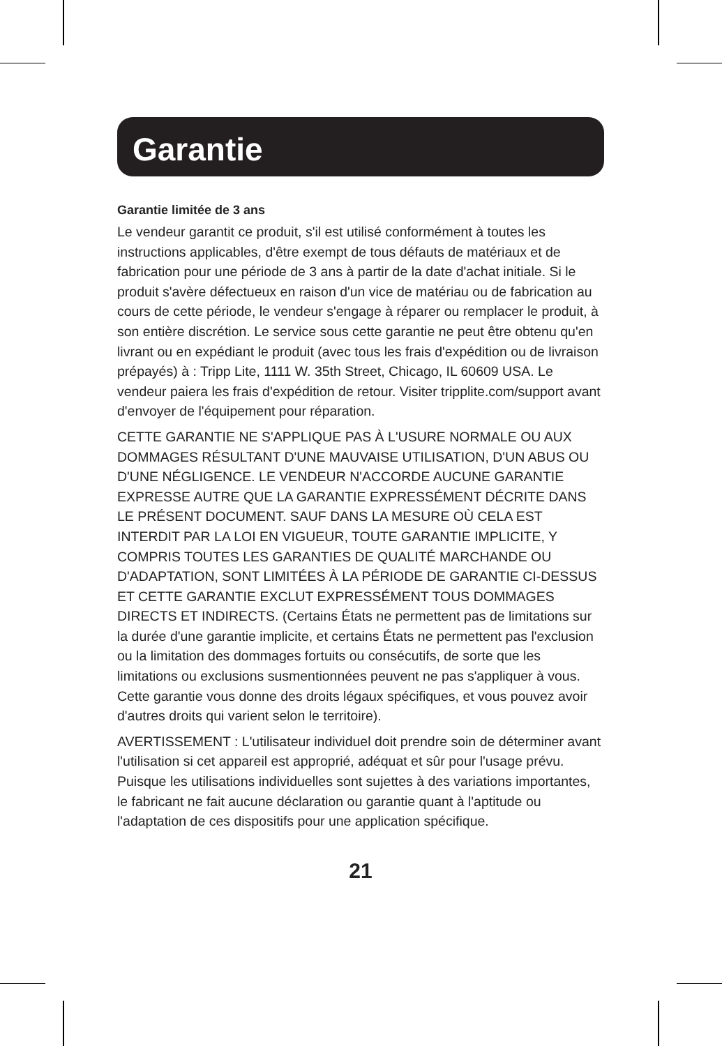Garantie
Garantie limitée de 3 ans
Le vendeur garantit ce produit, s'il est utilisé conformément à toutes les instructions applicables, d'être exempt de tous défauts de matériaux et de fabrication pour une période de 3 ans à partir de la date d'achat initiale. Si le produit s'avère défectueux en raison d'un vice de matériau ou de fabrication au cours de cette période, le vendeur s'engage à réparer ou remplacer le produit, à son entière discrétion. Le service sous cette garantie ne peut être obtenu qu'en livrant ou en expédiant le produit (avec tous les frais d'expédition ou de livraison prépayés) à : Tripp Lite, 1111 W. 35th Street, Chicago, IL 60609 USA. Le vendeur paiera les frais d'expédition de retour. Visiter tripplite.com/support avant d'envoyer de l'équipement pour réparation.
CETTE GARANTIE NE S'APPLIQUE PAS À L'USURE NORMALE OU AUX DOMMAGES RÉSULTANT D'UNE MAUVAISE UTILISATION, D'UN ABUS OU D'UNE NÉGLIGENCE. LE VENDEUR N'ACCORDE AUCUNE GARANTIE EXPRESSE AUTRE QUE LA GARANTIE EXPRESSÉMENT DÉCRITE DANS LE PRÉSENT DOCUMENT. SAUF DANS LA MESURE OÙ CELA EST INTERDIT PAR LA LOI EN VIGUEUR, TOUTE GARANTIE IMPLICITE, Y COMPRIS TOUTES LES GARANTIES DE QUALITÉ MARCHANDE OU D'ADAPTATION, SONT LIMITÉES À LA PÉRIODE DE GARANTIE CI-DESSUS ET CETTE GARANTIE EXCLUT EXPRESSÉMENT TOUS DOMMAGES DIRECTS ET INDIRECTS. (Certains États ne permettent pas de limitations sur la durée d'une garantie implicite, et certains États ne permettent pas l'exclusion ou la limitation des dommages fortuits ou consécutifs, de sorte que les limitations ou exclusions susmentionnées peuvent ne pas s'appliquer à vous. Cette garantie vous donne des droits légaux spécifiques, et vous pouvez avoir d'autres droits qui varient selon le territoire).
AVERTISSEMENT : L'utilisateur individuel doit prendre soin de déterminer avant l'utilisation si cet appareil est approprié, adéquat et sûr pour l'usage prévu. Puisque les utilisations individuelles sont sujettes à des variations importantes, le fabricant ne fait aucune déclaration ou garantie quant à l'aptitude ou l'adaptation de ces dispositifs pour une application spécifique.
21